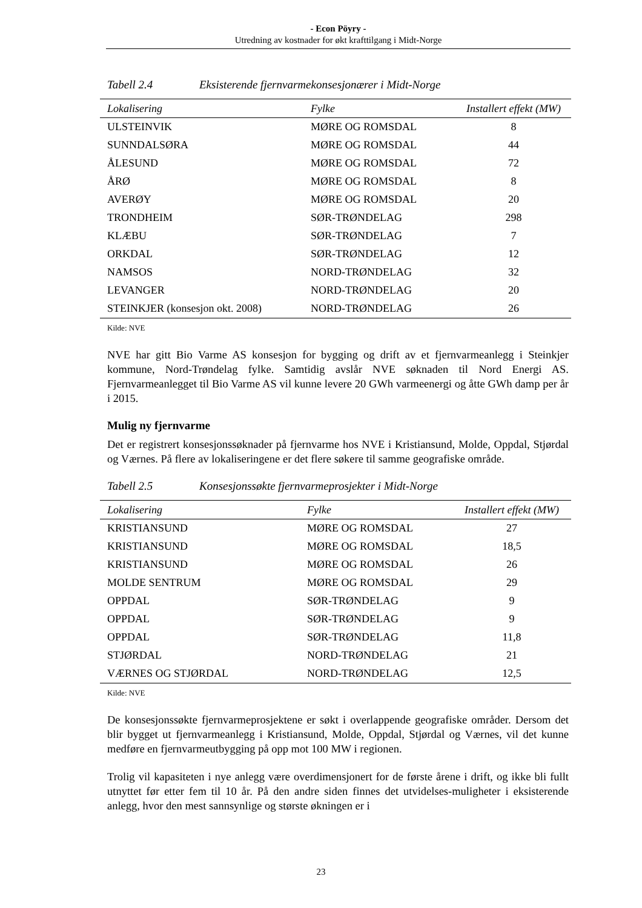- Econ Pöyry -
Utredning av kostnader for økt krafttilgang i Midt-Norge
Tabell 2.4 Eksisterende fjernvarmekonsesjonærer i Midt-Norge
| Lokalisering | Fylke | Installert effekt (MW) |
| --- | --- | --- |
| ULSTEINVIK | MØRE OG ROMSDAL | 8 |
| SUNNDALSØRA | MØRE OG ROMSDAL | 44 |
| ÅLESUND | MØRE OG ROMSDAL | 72 |
| ÅRØ | MØRE OG ROMSDAL | 8 |
| AVERØY | MØRE OG ROMSDAL | 20 |
| TRONDHEIM | SØR-TRØNDELAG | 298 |
| KLÆBU | SØR-TRØNDELAG | 7 |
| ORKDAL | SØR-TRØNDELAG | 12 |
| NAMSOS | NORD-TRØNDELAG | 32 |
| LEVANGER | NORD-TRØNDELAG | 20 |
| STEINKJER (konsesjon okt. 2008) | NORD-TRØNDELAG | 26 |
Kilde: NVE
NVE har gitt Bio Varme AS konsesjon for bygging og drift av et fjernvarmeanlegg i Steinkjer kommune, Nord-Trøndelag fylke. Samtidig avslår NVE søknaden til Nord Energi AS. Fjernvarmeanlegget til Bio Varme AS vil kunne levere 20 GWh varmeenergi og åtte GWh damp per år i 2015.
Mulig ny fjernvarme
Det er registrert konsesjonssøknader på fjernvarme hos NVE i Kristiansund, Molde, Oppdal, Stjørdal og Værnes. På flere av lokaliseringene er det flere søkere til samme geografiske område.
Tabell 2.5 Konsesjonssøkte fjernvarmeprosjekter i Midt-Norge
| Lokalisering | Fylke | Installert effekt (MW) |
| --- | --- | --- |
| KRISTIANSUND | MØRE OG ROMSDAL | 27 |
| KRISTIANSUND | MØRE OG ROMSDAL | 18,5 |
| KRISTIANSUND | MØRE OG ROMSDAL | 26 |
| MOLDE SENTRUM | MØRE OG ROMSDAL | 29 |
| OPPDAL | SØR-TRØNDELAG | 9 |
| OPPDAL | SØR-TRØNDELAG | 9 |
| OPPDAL | SØR-TRØNDELAG | 11,8 |
| STJØRDAL | NORD-TRØNDELAG | 21 |
| VÆRNES OG STJØRDAL | NORD-TRØNDELAG | 12,5 |
Kilde: NVE
De konsesjonssøkte fjernvarmeprosjektene er søkt i overlappende geografiske områder. Dersom det blir bygget ut fjernvarmeanlegg i Kristiansund, Molde, Oppdal, Stjørdal og Værnes, vil det kunne medføre en fjernvarmeutbygging på opp mot 100 MW i regionen.
Trolig vil kapasiteten i nye anlegg være overdimensjonert for de første årene i drift, og ikke bli fullt utnyttet før etter fem til 10 år. På den andre siden finnes det utvidelses-muligheter i eksisterende anlegg, hvor den mest sannsynlige og største økningen er i
23